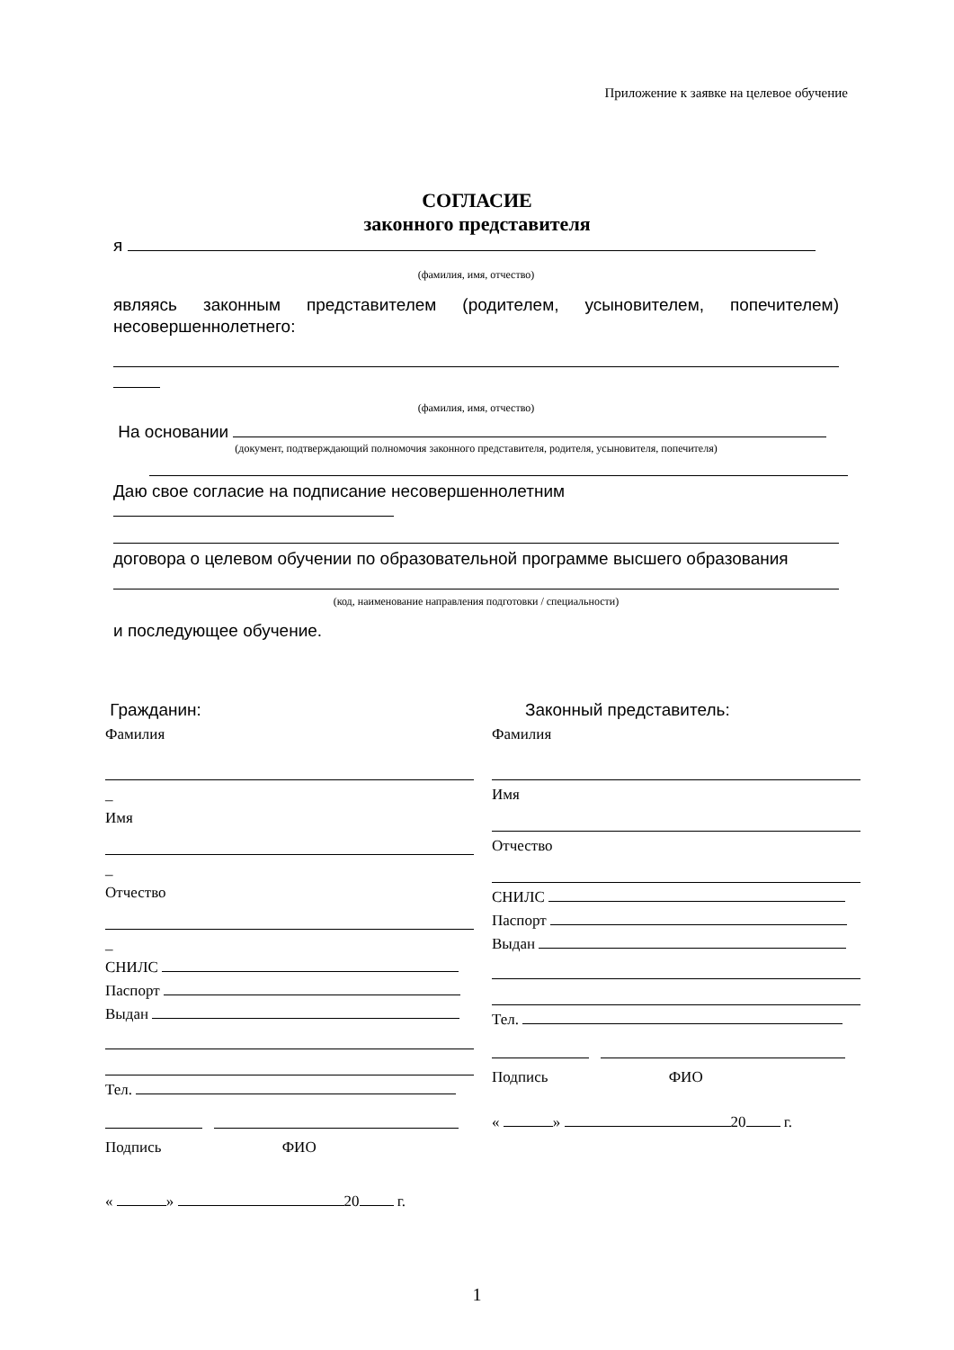Приложение к заявке на целевое обучение
СОГЛАСИЕ
законного представителя
я
(фамилия, имя, отчество)
являясь законным представителем (родителем, усыновителем, попечителем) несовершеннолетнего:
(фамилия, имя, отчество)
На основании
(документ, подтверждающий полномочия законного представителя, родителя, усыновителя, попечителя)
Даю свое согласие на подписание несовершеннолетним
договора о целевом обучении по образовательной программе высшего образования
(код, наименование направления подготовки / специальности)
и последующее обучение.
Гражданин:
Фамилия
_
Имя
_
Отчество
_
СНИЛС
Паспорт
Выдан
Тел.
Подпись ФИО
« » 20 г.
Законный представитель:
Фамилия
Имя
Отчество
СНИЛС
Паспорт
Выдан
Тел.
Подпись ФИО
« » 20 г.
1